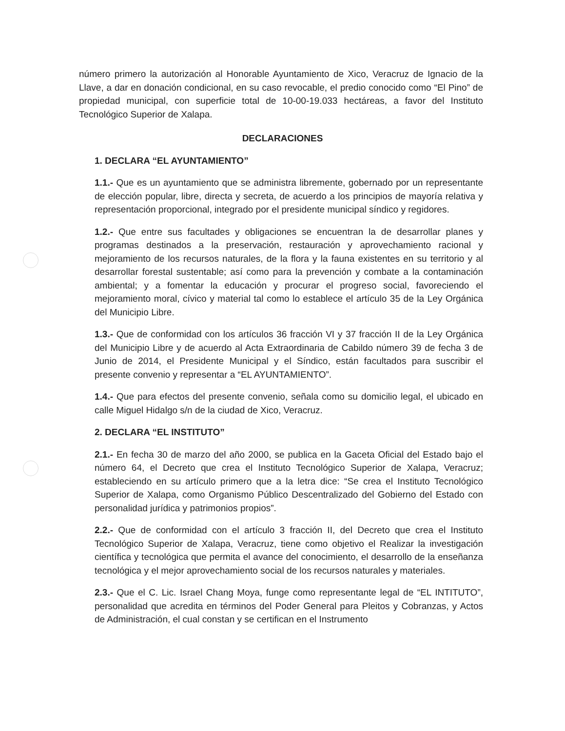número primero la autorización al Honorable Ayuntamiento de Xico, Veracruz de Ignacio de la Llave, a dar en donación condicional, en su caso revocable, el predio conocido como “El Pino” de propiedad municipal, con superficie total de 10-00-19.033 hectáreas, a favor del Instituto Tecnológico Superior de Xalapa.
DECLARACIONES
1. DECLARA “EL AYUNTAMIENTO”
1.1.- Que es un ayuntamiento que se administra libremente, gobernado por un representante de elección popular, libre, directa y secreta, de acuerdo a los principios de mayoría relativa y representación proporcional, integrado por el presidente municipal síndico y regidores.
1.2.- Que entre sus facultades y obligaciones se encuentran la de desarrollar planes y programas destinados a la preservación, restauración y aprovechamiento racional y mejoramiento de los recursos naturales, de la flora y la fauna existentes en su territorio y al desarrollar forestal sustentable; así como para la prevención y combate a la contaminación ambiental; y a fomentar la educación y procurar el progreso social, favoreciendo el mejoramiento moral, cívico y material tal como lo establece el artículo 35 de la Ley Orgánica del Municipio Libre.
1.3.- Que de conformidad con los artículos 36 fracción VI y 37 fracción II de la Ley Orgánica del Municipio Libre y de acuerdo al Acta Extraordinaria de Cabildo número 39 de fecha 3 de Junio de 2014, el Presidente Municipal y el Síndico, están facultados para suscribir el presente convenio y representar a “EL AYUNTAMIENTO”.
1.4.- Que para efectos del presente convenio, señala como su domicilio legal, el ubicado en calle Miguel Hidalgo s/n de la ciudad de Xico, Veracruz.
2. DECLARA “EL INSTITUTO”
2.1.- En fecha 30 de marzo del año 2000, se publica en la Gaceta Oficial del Estado bajo el número 64, el Decreto que crea el Instituto Tecnológico Superior de Xalapa, Veracruz; estableciendo en su artículo primero que a la letra dice: “Se crea el Instituto Tecnológico Superior de Xalapa, como Organismo Público Descentralizado del Gobierno del Estado con personalidad jurídica y patrimonios propios”.
2.2.- Que de conformidad con el artículo 3 fracción II, del Decreto que crea el Instituto Tecnológico Superior de Xalapa, Veracruz, tiene como objetivo el Realizar la investigación científica y tecnológica que permita el avance del conocimiento, el desarrollo de la enseñanza tecnológica y el mejor aprovechamiento social de los recursos naturales y materiales.
2.3.- Que el C. Lic. Israel Chang Moya, funge como representante legal de “EL INTITUTO”, personalidad que acredita en términos del Poder General para Pleitos y Cobranzas, y Actos de Administración, el cual constan y se certifican en el Instrumento